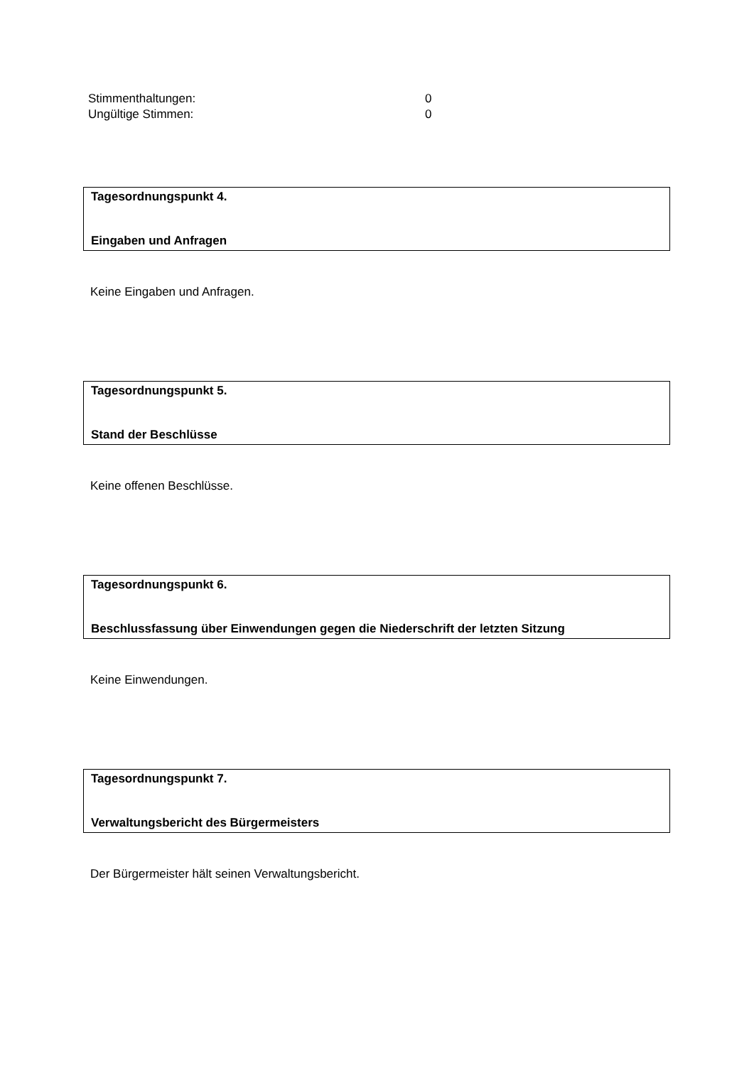Stimmenthaltungen: 0
Ungültige Stimmen: 0
Tagesordnungspunkt 4.
Eingaben und Anfragen
Keine Eingaben und Anfragen.
Tagesordnungspunkt 5.
Stand der Beschlüsse
Keine offenen Beschlüsse.
Tagesordnungspunkt 6.
Beschlussfassung über Einwendungen gegen die Niederschrift der letzten Sitzung
Keine Einwendungen.
Tagesordnungspunkt 7.
Verwaltungsbericht des Bürgermeisters
Der Bürgermeister hält seinen Verwaltungsbericht.